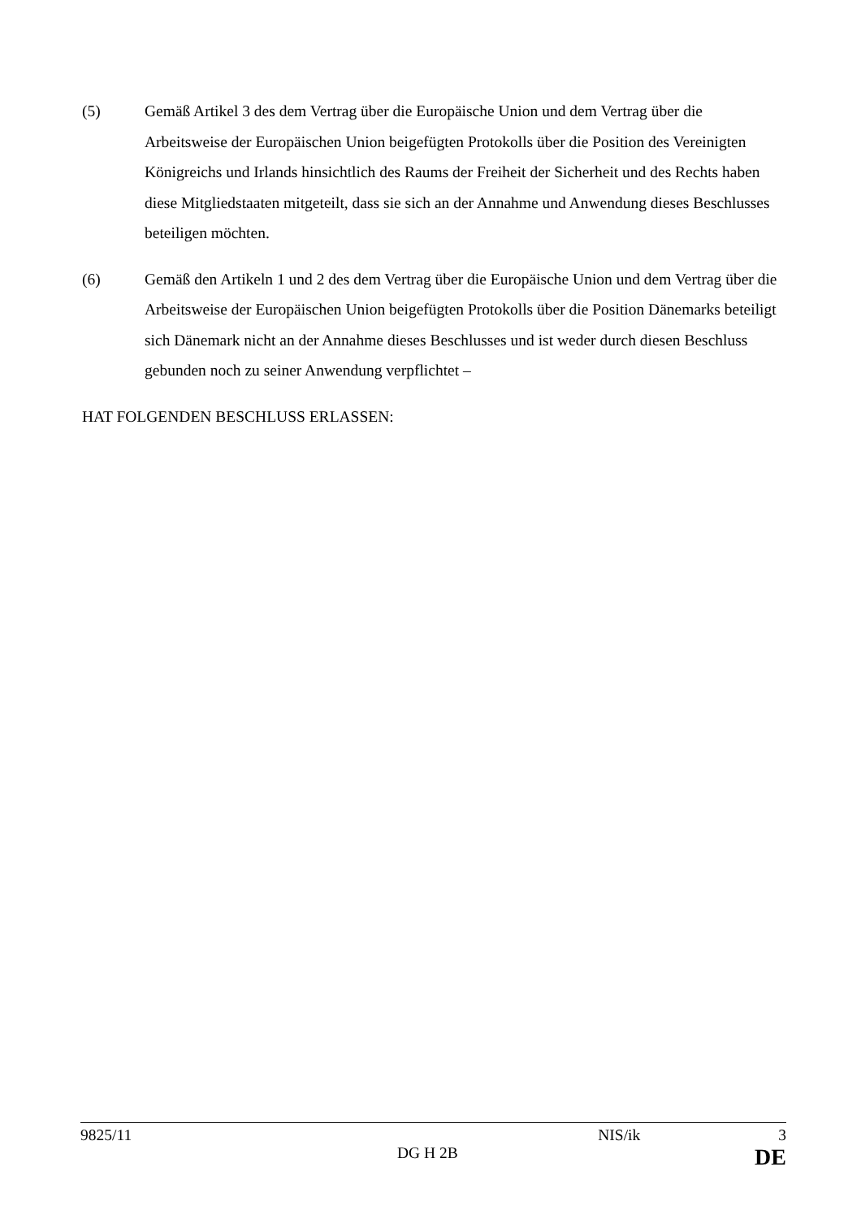(5) Gemäß Artikel 3 des dem Vertrag über die Europäische Union und dem Vertrag über die Arbeitsweise der Europäischen Union beigefügten Protokolls über die Position des Vereinigten Königreichs und Irlands hinsichtlich des Raums der Freiheit der Sicherheit und des Rechts haben diese Mitgliedstaaten mitgeteilt, dass sie sich an der Annahme und Anwendung dieses Beschlusses beteiligen möchten.
(6) Gemäß den Artikeln 1 und 2 des dem Vertrag über die Europäische Union und dem Vertrag über die Arbeitsweise der Europäischen Union beigefügten Protokolls über die Position Dänemarks beteiligt sich Dänemark nicht an der Annahme dieses Beschlusses und ist weder durch diesen Beschluss gebunden noch zu seiner Anwendung verpflichtet –
HAT FOLGENDEN BESCHLUSS ERLASSEN:
9825/11 NIS/ik 3
DG H 2B DE